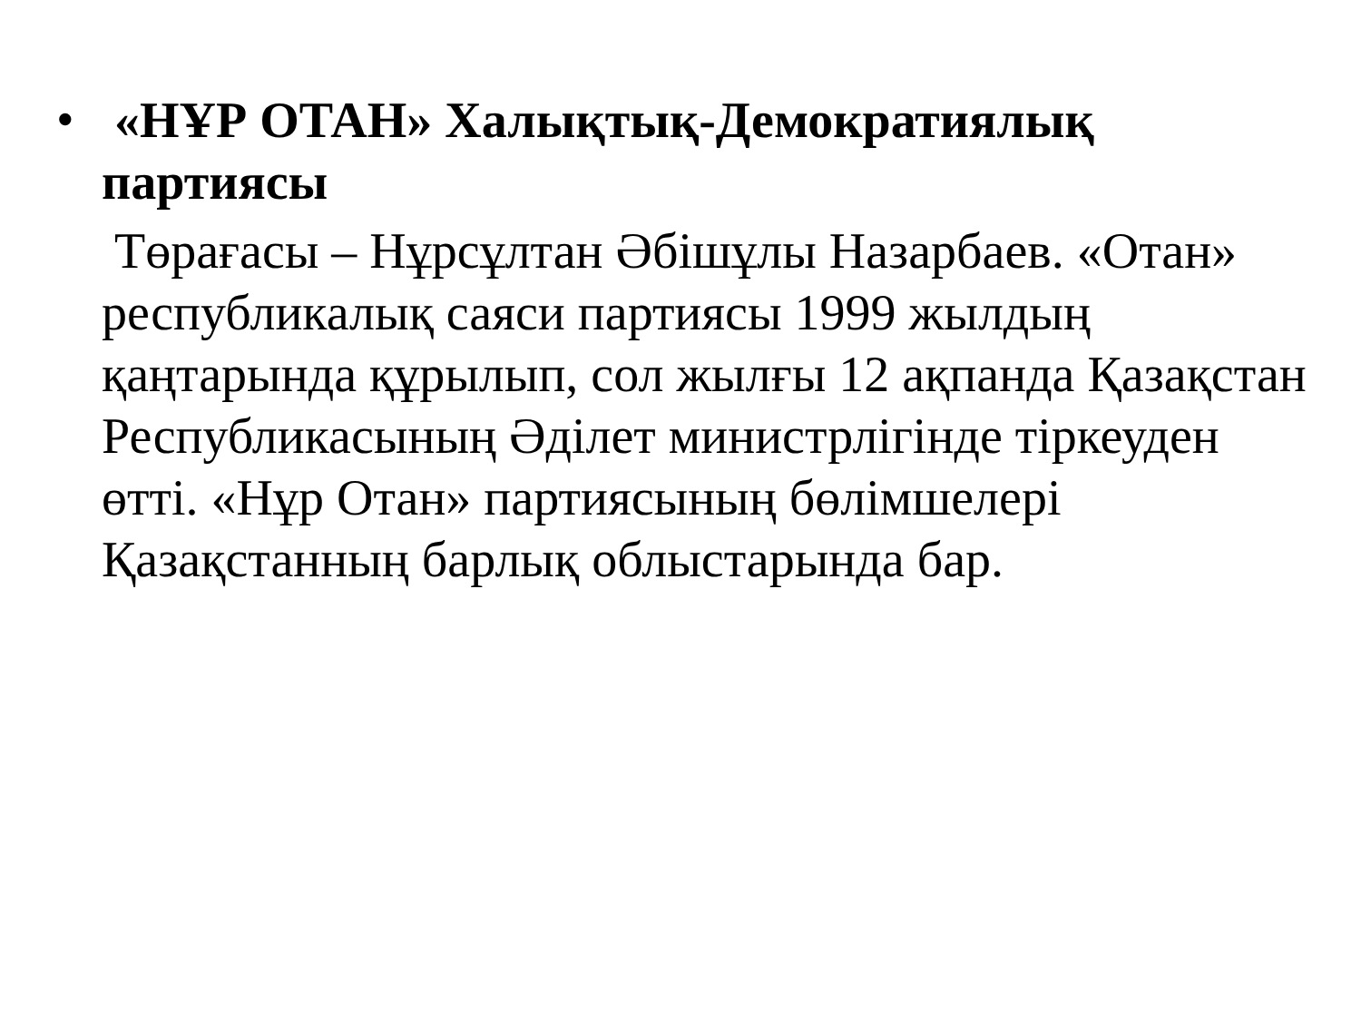•
«НҰР ОТАН» Халықтық-Демократиялық партиясы
Төрағасы – Нұрсұлтан Әбішұлы Назарбаев. «Отан» республикалық саяси партиясы 1999 жылдың қаңтарында құрылып, сол жылғы 12 ақпанда Қазақстан Республикасының Әділет министрлігінде тіркеуден өтті. «Нұр Отан» партиясының бөлімшелері Қазақстанның барлық облыстарында бар.